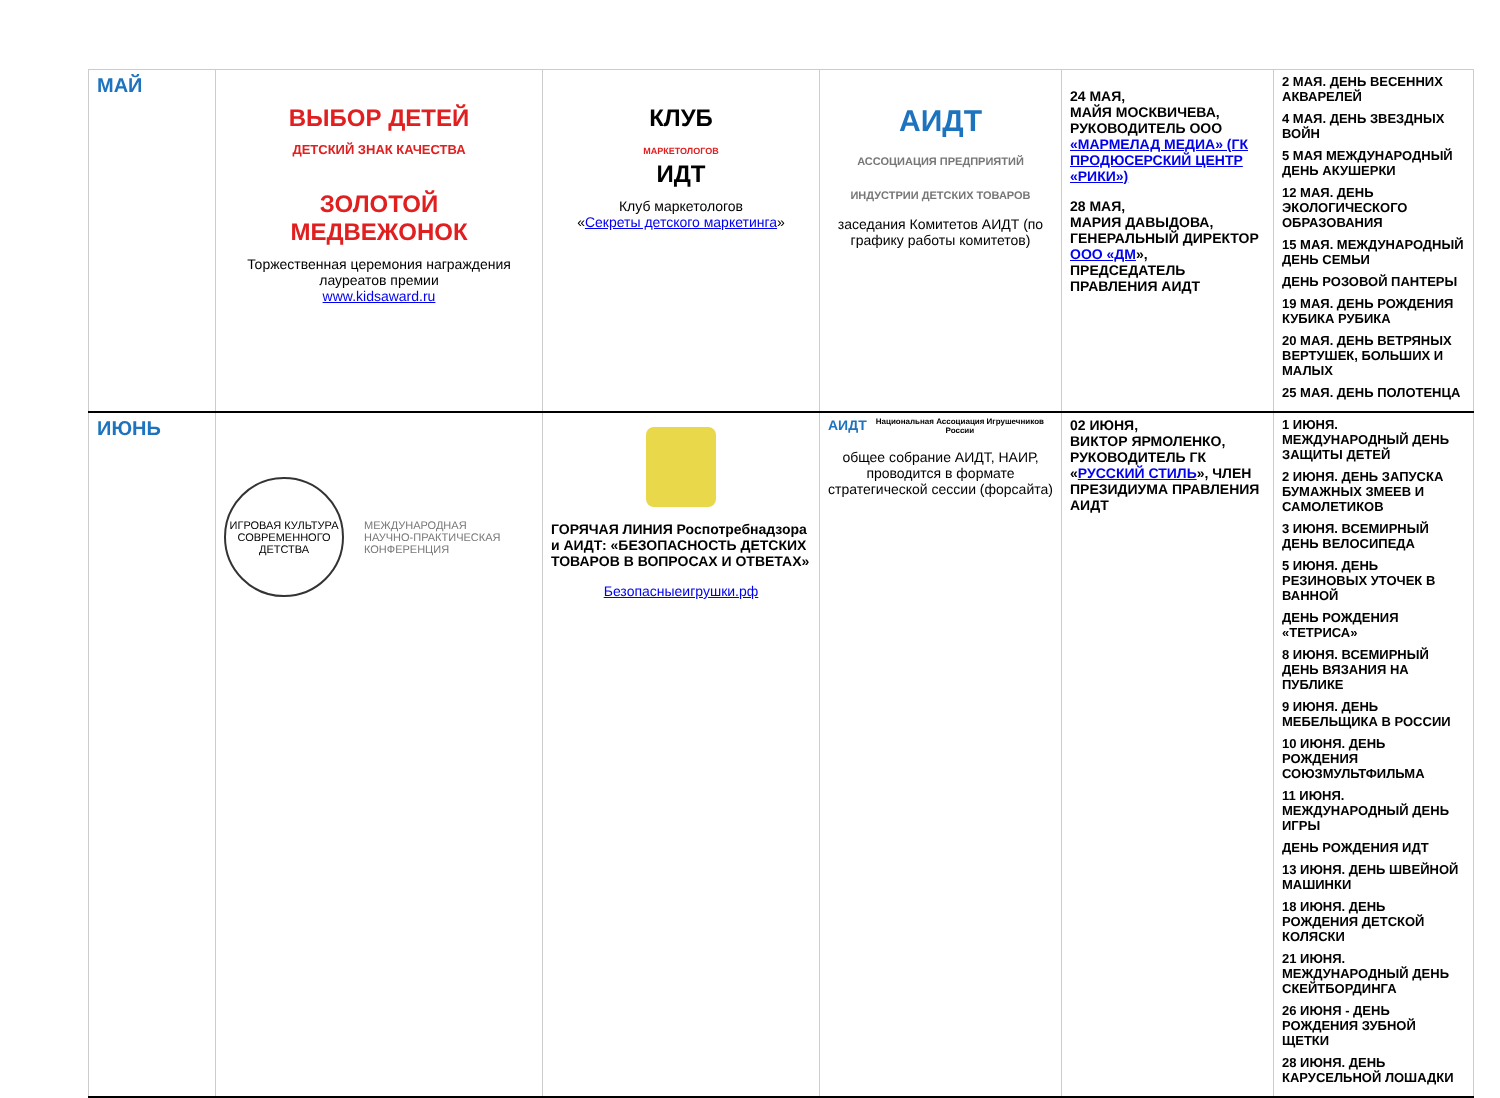| МАЙ | ВЫБОР ДЕТЕЙ ДЕТСКИЙ ЗНАК КАЧЕСТВА ЗОЛОТОЙ МЕДВЕЖОНОК Торжественная церемония награждения лауреатов премии www.kidsaward.ru | КЛУБ МАРКЕТОЛОГОВ ИДТ Клуб маркетологов « Секреты детского маркетинга » | АИДТ АССОЦИАЦИЯ ПРЕДПРИЯТИЙ ИНДУСТРИИ ДЕТСКИХ ТОВАРОВ заседания Комитетов АИДТ (по графику работы комитетов) | 24 МАЯ, МАЙЯ МОСКВИЧЕВА, РУКОВОДИТЕЛЬ ООО «МАРМЕЛАД МЕДИА» (ГК ПРОДЮСЕРСКИЙ ЦЕНТР «РИКИ») 28 МАЯ, МАРИЯ ДАВЫДОВА, ГЕНЕРАЛЬНЫЙ ДИРЕКТОР ООО «ДМ », ПРЕДСЕДАТЕЛЬ ПРАВЛЕНИЯ АИДТ | 2 МАЯ. ДЕНЬ ВЕСЕННИХ АКВАРЕЛЕЙ 4 МАЯ. ДЕНЬ ЗВЕЗДНЫХ ВОЙН 5 МАЯ МЕЖДУНАРОДНЫЙ ДЕНЬ АКУШЕРКИ 12 МАЯ. ДЕНЬ ЭКОЛОГИЧЕСКОГО ОБРАЗОВАНИЯ 15 МАЯ. МЕЖДУНАРОДНЫЙ ДЕНЬ СЕМЬИ ДЕНЬ РОЗОВОЙ ПАНТЕРЫ 19 МАЯ. ДЕНЬ РОЖДЕНИЯ КУБИКА РУБИКА 20 МАЯ. ДЕНЬ ВЕТРЯНЫХ ВЕРТУШЕК, БОЛЬШИХ И МАЛЫХ 25 МАЯ. ДЕНЬ ПОЛОТЕНЦА |
| ИЮНЬ | ИГРОВАЯ КУЛЬТУРА СОВРЕМЕННОГО ДЕТСТВА МЕЖДУНАРОДНАЯ НАУЧНО-ПРАКТИЧЕСКАЯ КОНФЕРЕНЦИЯ | ГОРЯЧАЯ ЛИНИЯ Роспотребнадзора и АИДТ: «БЕЗОПАСНОСТЬ ДЕТСКИХ ТОВАРОВ В ВОПРОСАХ И ОТВЕТАХ» Безопасныеигрушки.рф | АИДТ Национальная Ассоциация Игрушечников России общее собрание АИДТ, НАИР, проводится в формате стратегической сессии (форсайта) | 02 ИЮНЯ, ВИКТОР ЯРМОЛЕНКО, РУКОВОДИТЕЛЬ ГК « РУССКИЙ СТИЛЬ », ЧЛЕН ПРЕЗИДИУМА ПРАВЛЕНИЯ АИДТ | 1 ИЮНЯ. МЕЖДУНАРОДНЫЙ ДЕНЬ ЗАЩИТЫ ДЕТЕЙ 2 ИЮНЯ. ДЕНЬ ЗАПУСКА БУМАЖНЫХ ЗМЕЕВ И САМОЛЕТИКОВ 3 ИЮНЯ. ВСЕМИРНЫЙ ДЕНЬ ВЕЛОСИПЕДА 5 ИЮНЯ. ДЕНЬ РЕЗИНОВЫХ УТОЧЕК В ВАННОЙ ДЕНЬ РОЖДЕНИЯ «ТЕТРИСА» 8 ИЮНЯ. ВСЕМИРНЫЙ ДЕНЬ ВЯЗАНИЯ НА ПУБЛИКЕ 9 ИЮНЯ. ДЕНЬ МЕБЕЛЬЩИКА В РОССИИ 10 ИЮНЯ. ДЕНЬ РОЖДЕНИЯ СОЮЗМУЛЬТФИЛЬМА 11 ИЮНЯ. МЕЖДУНАРОДНЫЙ ДЕНЬ ИГРЫ ДЕНЬ РОЖДЕНИЯ ИДТ 13 ИЮНЯ. ДЕНЬ ШВЕЙНОЙ МАШИНКИ 18 ИЮНЯ. ДЕНЬ РОЖДЕНИЯ ДЕТСКОЙ КОЛЯСКИ 21 ИЮНЯ. МЕЖДУНАРОДНЫЙ ДЕНЬ СКЕЙТБОРДИНГА 26 ИЮНЯ - ДЕНЬ РОЖДЕНИЯ ЗУБНОЙ ЩЕТКИ 28 ИЮНЯ. ДЕНЬ КАРУСЕЛЬНОЙ ЛОШАДКИ |